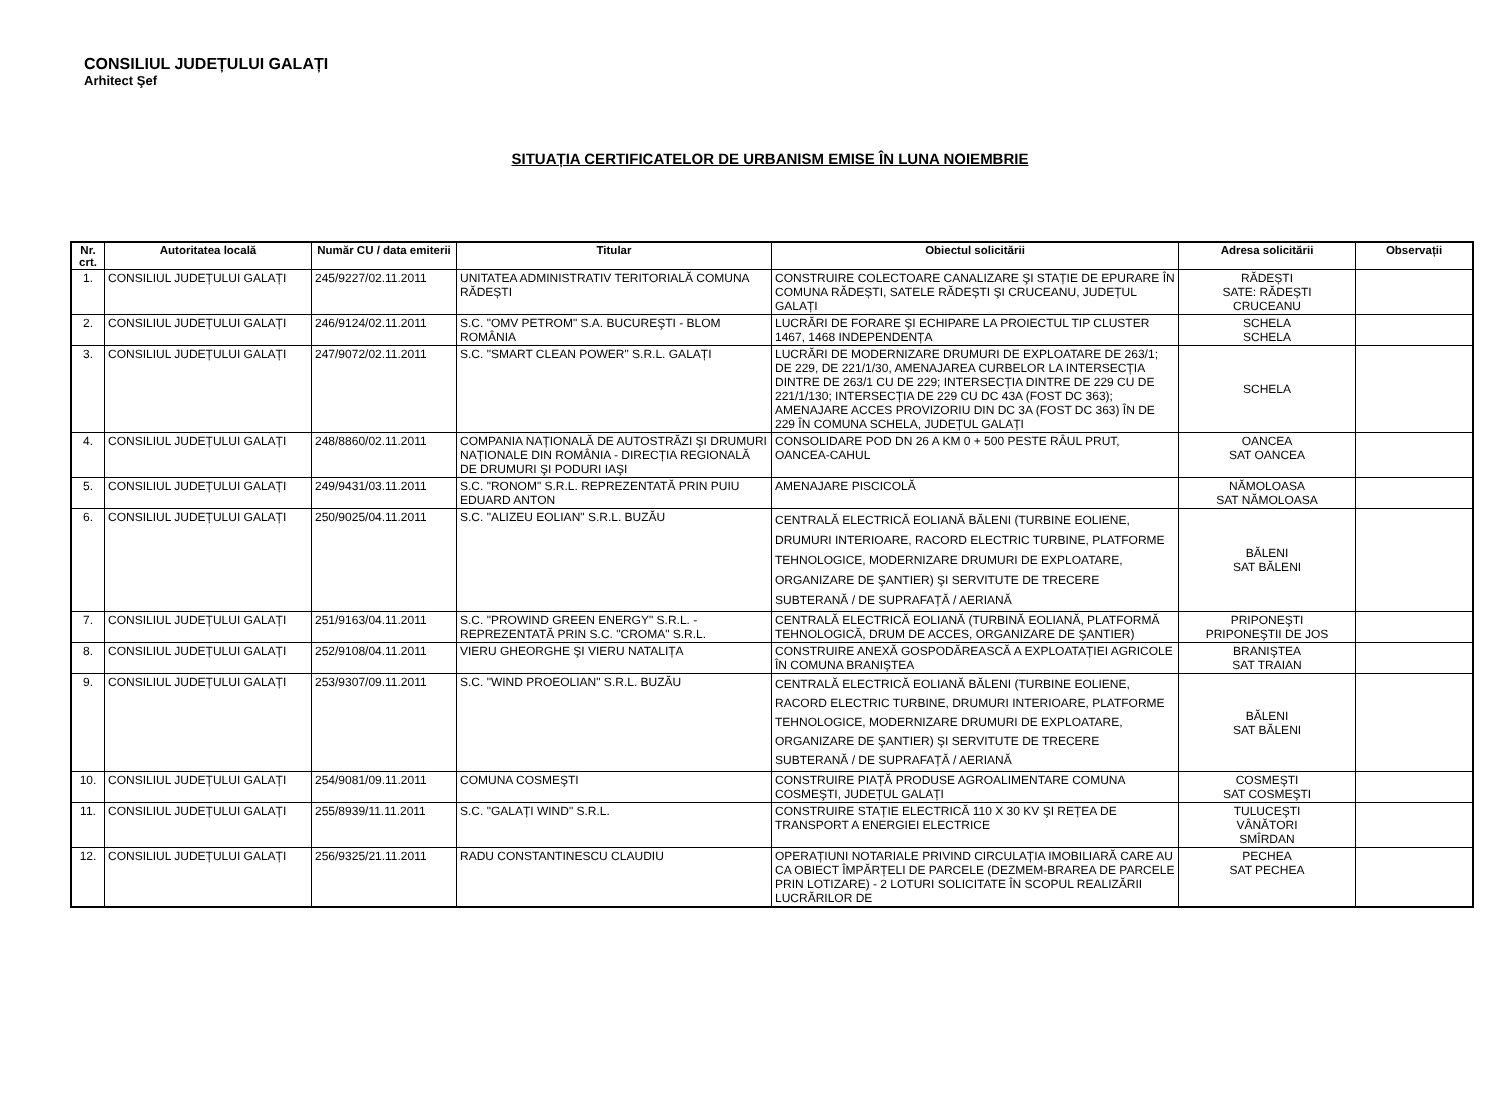CONSILIUL JUDEȚULUI GALAȚI
Arhitect Şef
SITUAȚIA CERTIFICATELOR DE URBANISM EMISE ÎN LUNA NOIEMBRIE
| Nr. crt. | Autoritatea locală | Număr CU / data emiterii | Titular | Obiectul solicitării | Adresa solicitării | Observații |
| --- | --- | --- | --- | --- | --- | --- |
| 1. | CONSILIUL JUDEȚULUI GALAȚI | 245/9227/02.11.2011 | UNITATEA ADMINISTRATIV TERITORIALĂ COMUNA RĂDEȘTI | CONSTRUIRE COLECTOARE CANALIZARE ŞI STAȚIE DE EPURARE ÎN COMUNA RĂDEȘTI, SATELE RĂDEȘTI ŞI CRUCEANU, JUDEȚUL GALAȚI | RĂDEȘTI SATE: RĂDEȘTI CRUCEANU | |
| 2. | CONSILIUL JUDEȚULUI GALAȚI | 246/9124/02.11.2011 | S.C. "OMV PETROM" S.A. BUCUREŞTI - BLOM ROMÂNIA | LUCRĂRI DE FORARE ŞI ECHIPARE LA PROIECTUL TIP CLUSTER 1467, 1468 INDEPENDENȚA | SCHELA SCHELA | |
| 3. | CONSILIUL JUDEȚULUI GALAȚI | 247/9072/02.11.2011 | S.C. "SMART CLEAN POWER" S.R.L. GALAȚI | LUCRĂRI DE MODERNIZARE DRUMURI DE EXPLOATARE DE 263/1; DE 229, DE 221/1/30, AMENAJAREA CURBELOR LA INTERSECȚIA DINTRE DE 263/1 CU DE 229; INTERSECȚIA DINTRE DE 229 CU DE 221/1/130; INTERSECȚIA DE 229 CU DC 43A (FOST DC 363); AMENAJARE ACCES PROVIZORIU DIN DC 3A (FOST DC 363) ÎN DE 229 ÎN COMUNA SCHELA, JUDEȚUL GALAȚI | SCHELA | |
| 4. | CONSILIUL JUDEȚULUI GALAȚI | 248/8860/02.11.2011 | COMPANIA NAȚIONALĂ DE AUTOSTRĂZI ŞI DRUMURI NAȚIONALE DIN ROMÂNIA - DIRECȚIA REGIONALĂ DE DRUMURI ŞI PODURI IAŞI | CONSOLIDARE POD DN 26 A KM 0 + 500 PESTE RÂUL PRUT, OANCEA-CAHUL | OANCEA SAT OANCEA | |
| 5. | CONSILIUL JUDEȚULUI GALAȚI | 249/9431/03.11.2011 | S.C. "RONOM" S.R.L. REPREZENTATĂ PRIN PUIU EDUARD ANTON | AMENAJARE PISCICOLĂ | NĂMOLOASA SAT NĂMOLOASA | |
| 6. | CONSILIUL JUDEȚULUI GALAȚI | 250/9025/04.11.2011 | S.C. "ALIZEU EOLIAN" S.R.L. BUZĂU | CENTRALĂ ELECTRICĂ EOLIANĂ BĂLENI (TURBINE EOLIENE, DRUMURI INTERIOARE, RACORD ELECTRIC TURBINE, PLATFORME TEHNOLOGICE, MODERNIZARE DRUMURI DE EXPLOATARE, ORGANIZARE DE ŞANTIER) ŞI SERVITUTE DE TRECERE SUBTERANĂ / DE SUPRAFAȚĂ / AERIANĂ | BĂLENI SAT BĂLENI | |
| 7. | CONSILIUL JUDEȚULUI GALAȚI | 251/9163/04.11.2011 | S.C. "PROWIND GREEN ENERGY" S.R.L. - REPREZENTATĂ PRIN S.C. "CROMA" S.R.L. | CENTRALĂ ELECTRICĂ EOLIANĂ (TURBINĂ EOLIANĂ, PLATFORMĂ TEHNOLOGICĂ, DRUM DE ACCES, ORGANIZARE DE ŞANTIER) | PRIPONEŞTI PRIPONEŞTII DE JOS | |
| 8. | CONSILIUL JUDEȚULUI GALAȚI | 252/9108/04.11.2011 | VIERU GHEORGHE ŞI VIERU NATALIȚA | CONSTRUIRE ANEXĂ GOSPODĂREASCĂ A EXPLOATAȚIEI AGRICOLE ÎN COMUNA BRANIŞTEA | BRANIŞTEA SAT TRAIAN | |
| 9. | CONSILIUL JUDEȚULUI GALAȚI | 253/9307/09.11.2011 | S.C. "WIND PROEOLIAN" S.R.L. BUZĂU | CENTRALĂ ELECTRICĂ EOLIANĂ BĂLENI (TURBINE EOLIENE, RACORD ELECTRIC TURBINE, DRUMURI INTERIOARE, PLATFORME TEHNOLOGICE, MODERNIZARE DRUMURI DE EXPLOATARE, ORGANIZARE DE ŞANTIER) ŞI SERVITUTE DE TRECERE SUBTERANĂ / DE SUPRAFAȚĂ / AERIANĂ | BĂLENI SAT BĂLENI | |
| 10. | CONSILIUL JUDEȚULUI GALAȚI | 254/9081/09.11.2011 | COMUNA COSMEŞTI | CONSTRUIRE PIAȚĂ PRODUSE AGROALIMENTARE COMUNA COSMEŞTI, JUDEȚUL GALAȚI | COSMEŞTI SAT COSMEŞTI | |
| 11. | CONSILIUL JUDEȚULUI GALAȚI | 255/8939/11.11.2011 | S.C. "GALAȚI WIND" S.R.L. | CONSTRUIRE STAȚIE ELECTRICĂ 110 X 30 KV ŞI REȚEA DE TRANSPORT A ENERGIEI ELECTRICE | TULUCEŞTI VÂNĂTORI SMÎRDAN | |
| 12. | CONSILIUL JUDEȚULUI GALAȚI | 256/9325/21.11.2011 | RADU CONSTANTINESCU CLAUDIU | OPERAȚIUNI NOTARIALE PRIVIND CIRCULAȚIA IMOBILIARĂ CARE AU CA OBIECT ÎMPĂRȚELI DE PARCELE (DEZMEM-BRAREA DE PARCELE PRIN LOTIZARE) - 2 LOTURI SOLICITATE ÎN SCOPUL REALIZĂRII LUCRĂRILOR DE | PECHEA SAT PECHEA | |